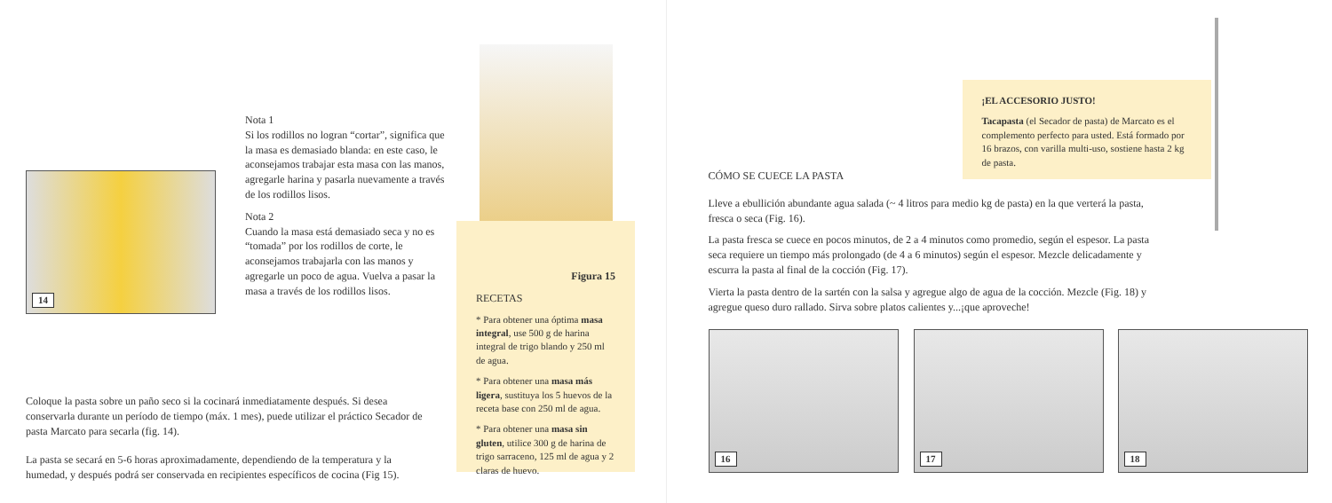14
Nota 1
Si los rodillos no logran “cortar”, significa que la masa es demasiado blanda: en este caso, le aconsejamos trabajar esta masa con las manos, agregarle harina y pasarla nuevamente a través de los rodillos lisos.
Nota 2
Cuando la masa está demasiado seca y no es “tomada” por los rodillos de corte, le aconsejamos trabajarla con las manos y agregarle un poco de agua. Vuelva a pasar la masa a través de los rodillos lisos.
Figura 15
RECETAS
* Para obtener una óptima masa integral, use 500 g de harina integral de trigo blando y 250 ml de agua.
* Para obtener una masa más ligera, sustituya los 5 huevos de la receta base con 250 ml de agua.
* Para obtener una masa sin gluten, utilice 300 g de harina de trigo sarraceno, 125 ml de agua y 2 claras de huevo.
Coloque la pasta sobre un paño seco si la cocinará inmediatamente después. Si desea conservarla durante un período de tiempo (máx. 1 mes), puede utilizar el práctico Secador de pasta Marcato para secarla (fig. 14).
La pasta se secará en 5-6 horas aproximadamente, dependiendo de la temperatura y la humedad, y después podrá ser conservada en recipientes específicos de cocina (Fig 15).
¡EL ACCESORIO JUSTO!
Tacapasta (el Secador de pasta) de Marcato es el complemento perfecto para usted. Está formado por 16 brazos, con varilla multi-uso, sostiene hasta 2 kg de pasta.
CÓMO SE CUECE LA PASTA
Lleve a ebullición abundante agua salada (~ 4 litros para medio kg de pasta) en la que verterá la pasta, fresca o seca (Fig. 16).
La pasta fresca se cuece en pocos minutos, de 2 a 4 minutos como promedio, según el espesor. La pasta seca requiere un tiempo más prolongado (de 4 a 6 minutos) según el espesor. Mezcle delicadamente y escurra la pasta al final de la cocción (Fig. 17).
Vierta la pasta dentro de la sartén con la salsa y agregue algo de agua de la cocción. Mezcle (Fig. 18) y agregue queso duro rallado. Sirva sobre platos calientes y...¡que aproveche!
16 17 18